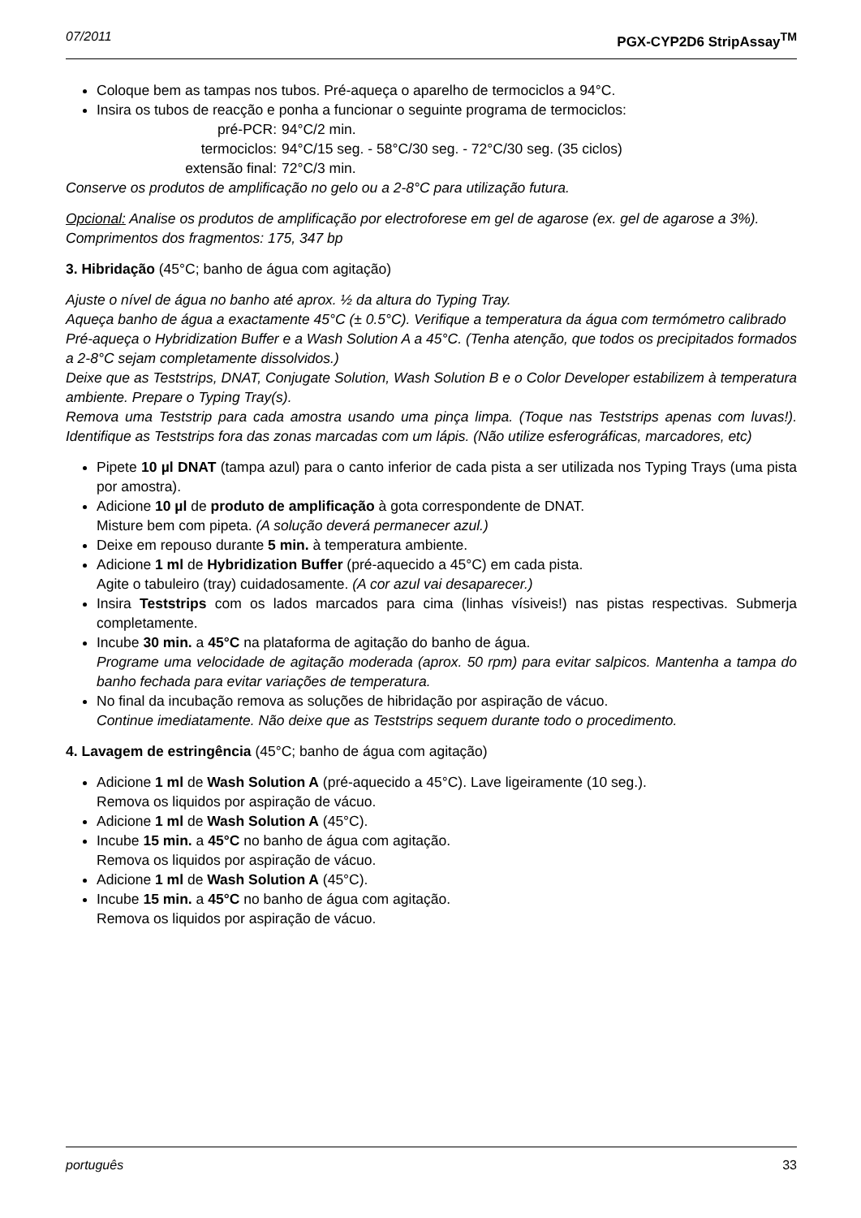07/2011 PGX-CYP2D6 StripAssay<sup>TM</sup>
Coloque bem as tampas nos tubos. Pré-aqueça o aparelho de termociclos a 94°C.
Insira os tubos de reacção e ponha a funcionar o seguinte programa de termociclos:
| pré-PCR: | 94°C/2 min. |
| termociclos: | 94°C/15 seg. - 58°C/30 seg. - 72°C/30 seg. (35 ciclos) |
| extensão final: | 72°C/3 min. |
Conserve os produtos de amplificação no gelo ou a 2-8°C para utilização futura.
Opcional: Analise os produtos de amplificação por electroforese em gel de agarose (ex. gel de agarose a 3%).
Comprimentos dos fragmentos: 175, 347 bp
3. Hibridação (45°C; banho de água com agitação)
Ajuste o nível de água no banho até aprox. ½ da altura do Typing Tray.
Aqueça banho de água a exactamente 45°C (± 0.5°C). Verifique a temperatura da água com termómetro calibrado
Pré-aqueça o Hybridization Buffer e a Wash Solution A a 45°C. (Tenha atenção, que todos os precipitados formados a 2-8°C sejam completamente dissolvidos.)
Deixe que as Teststrips, DNAT, Conjugate Solution, Wash Solution B e o Color Developer estabilizem à temperatura ambiente. Prepare o Typing Tray(s).
Remova uma Teststrip para cada amostra usando uma pinça limpa. (Toque nas Teststrips apenas com luvas!). Identifique as Teststrips fora das zonas marcadas com um lápis. (Não utilize esferográficas, marcadores, etc)
Pipete 10 µl DNAT (tampa azul) para o canto inferior de cada pista a ser utilizada nos Typing Trays (uma pista por amostra).
Adicione 10 µl de produto de amplificação à gota correspondente de DNAT.
Misture bem com pipeta. (A solução deverá permanecer azul.)
Deixe em repouso durante 5 min. à temperatura ambiente.
Adicione 1 ml de Hybridization Buffer (pré-aquecido a 45°C) em cada pista.
Agite o tabuleiro (tray) cuidadosamente. (A cor azul vai desaparecer.)
Insira Teststrips com os lados marcados para cima (linhas vísiveis!) nas pistas respectivas. Submerja completamente.
Incube 30 min. a 45°C na plataforma de agitação do banho de água.
Programe uma velocidade de agitação moderada (aprox. 50 rpm) para evitar salpicos. Mantenha a tampa do banho fechada para evitar variações de temperatura.
No final da incubação remova as soluções de hibridação por aspiração de vácuo.
Continue imediatamente. Não deixe que as Teststrips sequem durante todo o procedimento.
4. Lavagem de estringência (45°C; banho de água com agitação)
Adicione 1 ml de Wash Solution A (pré-aquecido a 45°C). Lave ligeiramente (10 seg.).
Remova os liquidos por aspiração de vácuo.
Adicione 1 ml de Wash Solution A (45°C).
Incube 15 min. a 45°C no banho de água com agitação.
Remova os liquidos por aspiração de vácuo.
Adicione 1 ml de Wash Solution A (45°C).
Incube 15 min. a 45°C no banho de água com agitação.
Remova os liquidos por aspiração de vácuo.
português 33